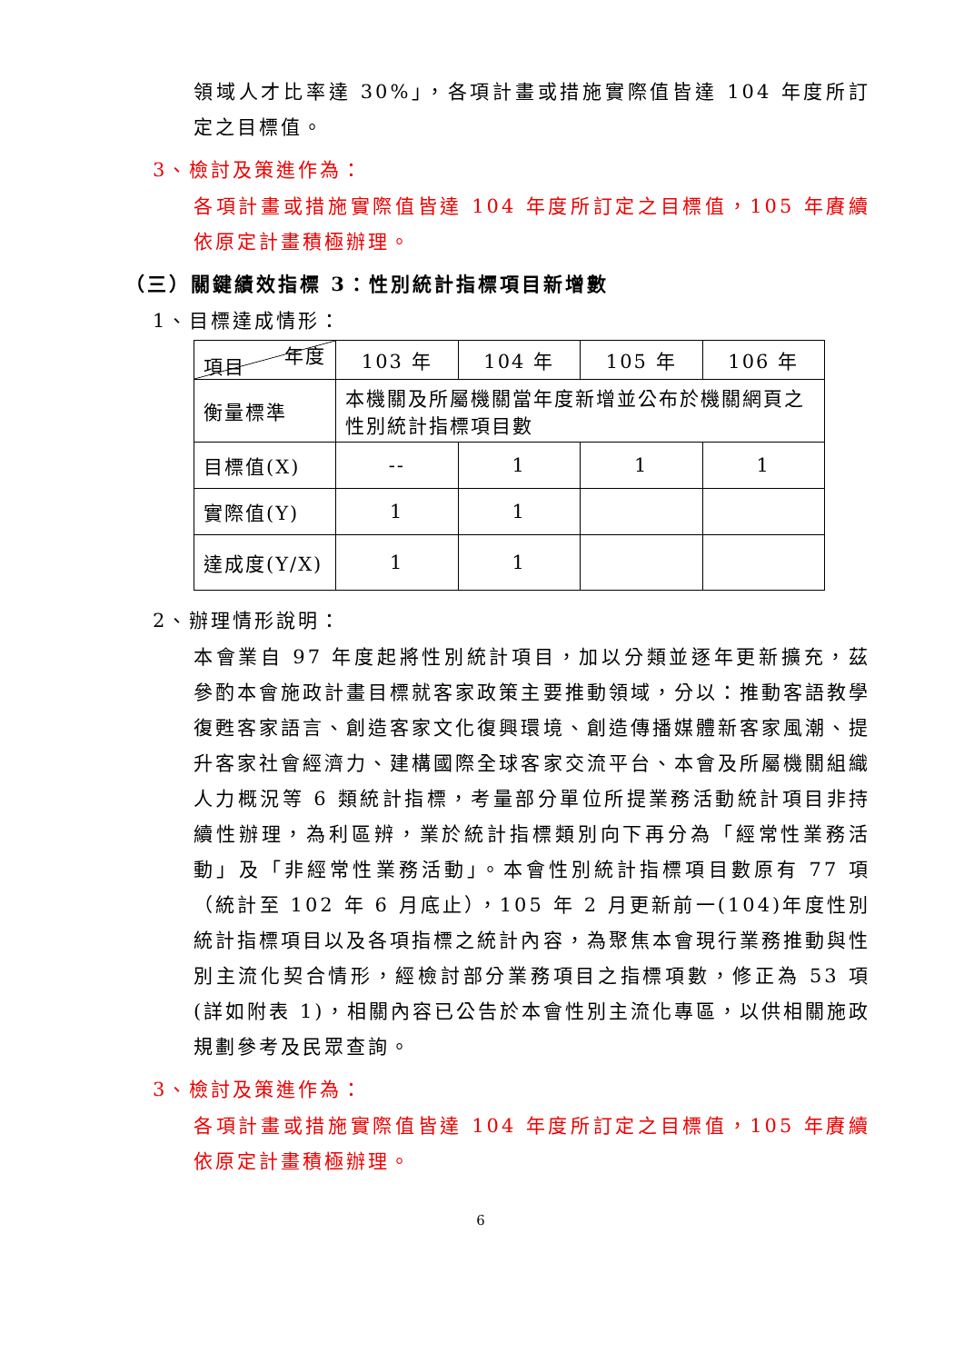領域人才比率達 30%」，各項計畫或措施實際值皆達 104 年度所訂定之目標值。
3、檢討及策進作為：
各項計畫或措施實際值皆達 104 年度所訂定之目標值，105 年賡續依原定計畫積極辦理。
（三）關鍵績效指標 3：性別統計指標項目新增數
1、目標達成情形：
| 年度 項目 | 103 年 | 104 年 | 105 年 | 106 年 |
| 衡量標準 | 本機關及所屬機關當年度新增並公布於機關網頁之性別統計指標項目數 | | | |
| 目標值(X) | -- | 1 | 1 | 1 |
| 實際值(Y) | 1 | 1 | | |
| 達成度(Y/X) | 1 | 1 | | |
2、辦理情形說明：
本會業自 97 年度起將性別統計項目，加以分類並逐年更新擴充，茲參酌本會施政計畫目標就客家政策主要推動領域，分以：推動客語教學復甦客家語言、創造客家文化復興環境、創造傳播媒體新客家風潮、提升客家社會經濟力、建構國際全球客家交流平台、本會及所屬機關組織人力概況等 6 類統計指標，考量部分單位所提業務活動統計項目非持續性辦理，為利區辨，業於統計指標類別向下再分為「經常性業務活動」及「非經常性業務活動」。本會性別統計指標項目數原有 77 項（統計至 102 年 6 月底止），105 年 2 月更新前一(104)年度性別統計指標項目以及各項指標之統計內容，為聚焦本會現行業務推動與性別主流化契合情形，經檢討部分業務項目之指標項數，修正為 53 項(詳如附表 1)，相關內容已公告於本會性別主流化專區，以供相關施政規劃參考及民眾查詢。
3、檢討及策進作為：
各項計畫或措施實際值皆達 104 年度所訂定之目標值，105 年賡續依原定計畫積極辦理。
6